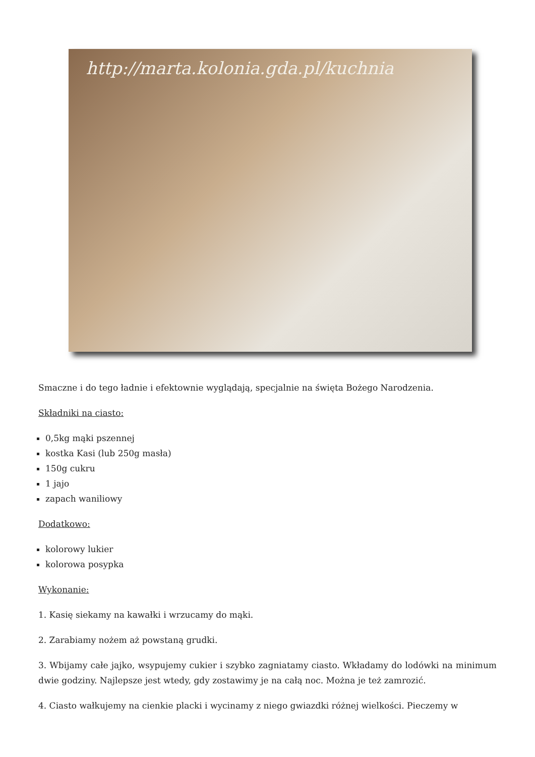http://marta.kolonia.gda.pl/kuchnia
Smaczne i do tego ładnie i efektownie wyglądają, specjalnie na święta Bożego Narodzenia.
Składniki na ciasto:
0,5kg mąki pszennej
kostka Kasi (lub 250g masła)
150g cukru
1 jajo
zapach waniliowy
Dodatkowo:
kolorowy lukier
kolorowa posypka
Wykonanie:
1. Kasię siekamy na kawałki i wrzucamy do mąki.
2. Zarabiamy nożem aż powstaną grudki.
3. Wbijamy całe jajko, wsypujemy cukier i szybko zagniatamy ciasto. Wkładamy do lodówki na minimum dwie godziny. Najlepsze jest wtedy, gdy zostawimy je na całą noc. Można je też zamrozić.
4. Ciasto wałkujemy na cienkie placki i wycinamy z niego gwiazdki różnej wielkości. Pieczemy w